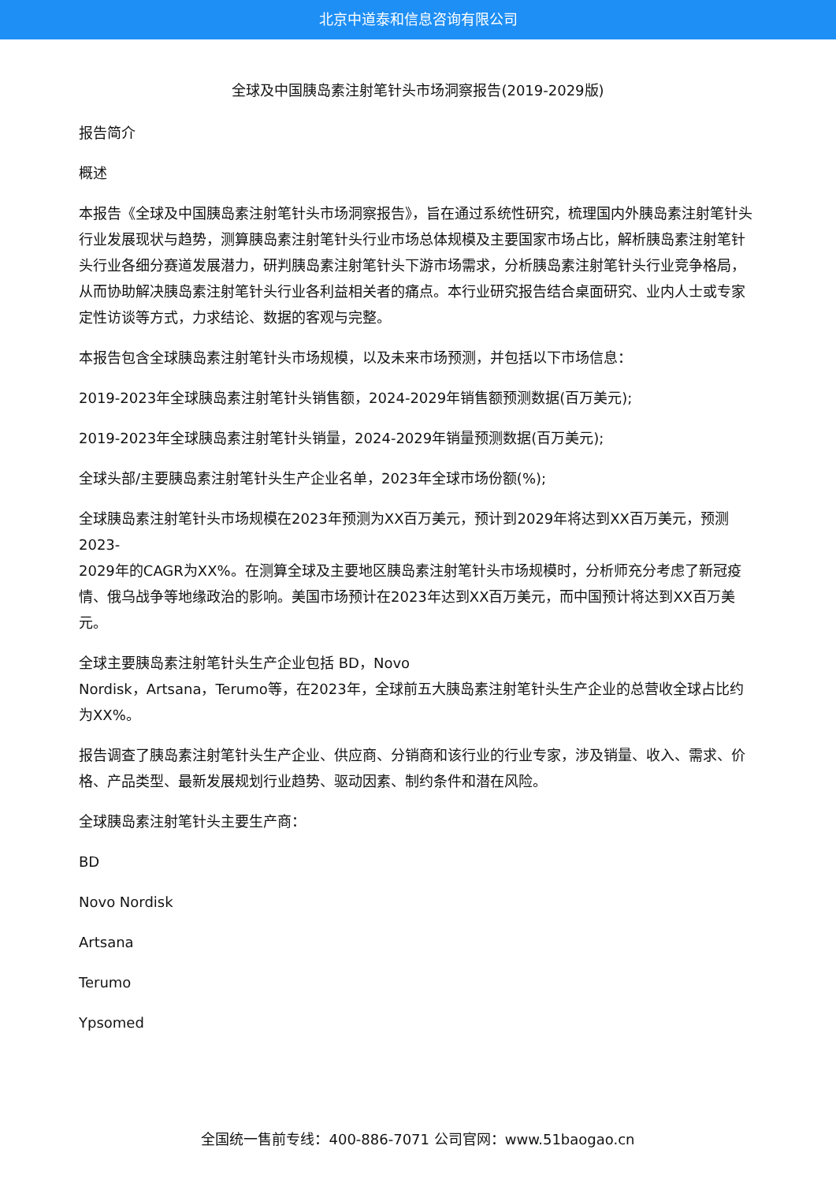北京中道泰和信息咨询有限公司
全球及中国胰岛素注射笔针头市场洞察报告(2019-2029版)
报告简介
概述
本报告《全球及中国胰岛素注射笔针头市场洞察报告》，旨在通过系统性研究，梳理国内外胰岛素注射笔针头行业发展现状与趋势，测算胰岛素注射笔针头行业市场总体规模及主要国家市场占比，解析胰岛素注射笔针头行业各细分赛道发展潜力，研判胰岛素注射笔针头下游市场需求，分析胰岛素注射笔针头行业竞争格局，从而协助解决胰岛素注射笔针头行业各利益相关者的痛点。本行业研究报告结合桌面研究、业内人士或专家定性访谈等方式，力求结论、数据的客观与完整。
本报告包含全球胰岛素注射笔针头市场规模，以及未来市场预测，并包括以下市场信息：
2019-2023年全球胰岛素注射笔针头销售额，2024-2029年销售额预测数据(百万美元);
2019-2023年全球胰岛素注射笔针头销量，2024-2029年销量预测数据(百万美元);
全球头部/主要胰岛素注射笔针头生产企业名单，2023年全球市场份额(%);
全球胰岛素注射笔针头市场规模在2023年预测为XX百万美元，预计到2029年将达到XX百万美元，预测2023-
2029年的CAGR为XX%。在测算全球及主要地区胰岛素注射笔针头市场规模时，分析师充分考虑了新冠疫情、俄乌战争等地缘政治的影响。美国市场预计在2023年达到XX百万美元，而中国预计将达到XX百万美元。
全球主要胰岛素注射笔针头生产企业包括 BD，Novo
Nordisk，Artsana，Terumo等，在2023年，全球前五大胰岛素注射笔针头生产企业的总营收全球占比约为XX%。
报告调查了胰岛素注射笔针头生产企业、供应商、分销商和该行业的行业专家，涉及销量、收入、需求、价格、产品类型、最新发展规划行业趋势、驱动因素、制约条件和潜在风险。
全球胰岛素注射笔针头主要生产商：
BD
Novo Nordisk
Artsana
Terumo
Ypsomed
全国统一售前专线：400-886-7071 公司官网：www.51baogao.cn